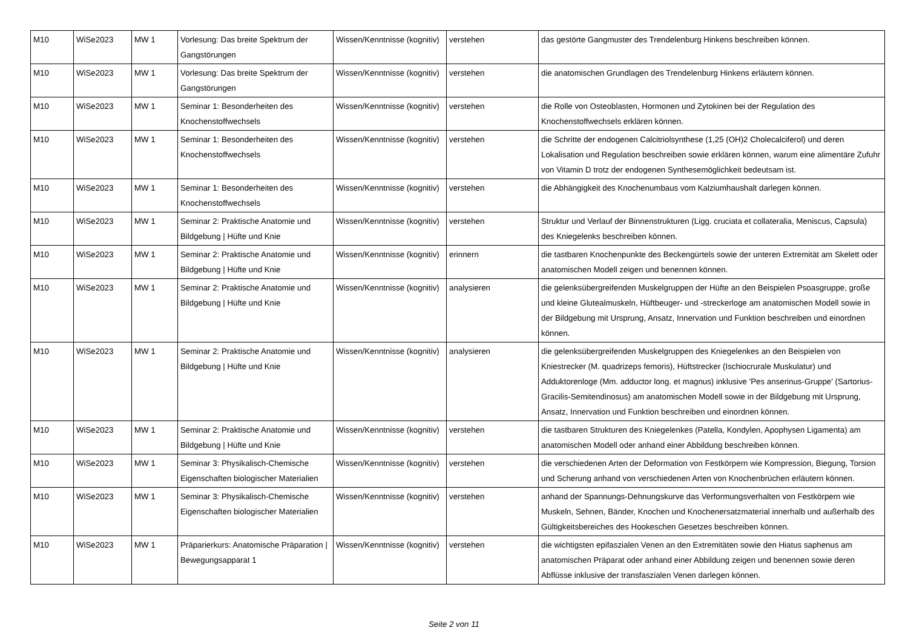| M10 | WiSe2023 | MW 1 | Vorlesung: Das breite Spektrum der Gangstörungen | Wissen/Kenntnisse (kognitiv) | verstehen | das gestörte Gangmuster des Trendelenburg Hinkens beschreiben können. |
| M10 | WiSe2023 | MW 1 | Vorlesung: Das breite Spektrum der Gangstörungen | Wissen/Kenntnisse (kognitiv) | verstehen | die anatomischen Grundlagen des Trendelenburg Hinkens erläutern können. |
| M10 | WiSe2023 | MW 1 | Seminar 1: Besonderheiten des Knochenstoffwechsels | Wissen/Kenntnisse (kognitiv) | verstehen | die Rolle von Osteoblasten, Hormonen und Zytokinen bei der Regulation des Knochenstoffwechsels erklären können. |
| M10 | WiSe2023 | MW 1 | Seminar 1: Besonderheiten des Knochenstoffwechsels | Wissen/Kenntnisse (kognitiv) | verstehen | die Schritte der endogenen Calcitriolsynthese (1,25 (OH)2 Cholecalciferol) und deren Lokalisation und Regulation beschreiben sowie erklären können, warum eine alimentäre Zufuhr von Vitamin D trotz der endogenen Synthesemöglichkeit bedeutsam ist. |
| M10 | WiSe2023 | MW 1 | Seminar 1: Besonderheiten des Knochenstoffwechsels | Wissen/Kenntnisse (kognitiv) | verstehen | die Abhängigkeit des Knochenumbaus vom Kalziumhaushalt darlegen können. |
| M10 | WiSe2023 | MW 1 | Seminar 2: Praktische Anatomie und Bildgebung / Hüfte und Knie | Wissen/Kenntnisse (kognitiv) | verstehen | Struktur und Verlauf der Binnenstrukturen (Ligg. cruciata et collateralia, Meniscus, Capsula) des Kniegelenks beschreiben können. |
| M10 | WiSe2023 | MW 1 | Seminar 2: Praktische Anatomie und Bildgebung / Hüfte und Knie | Wissen/Kenntnisse (kognitiv) | erinnern | die tastbaren Knochenpunkte des Beckengürtels sowie der unteren Extremität am Skelett oder anatomischen Modell zeigen und benennen können. |
| M10 | WiSe2023 | MW 1 | Seminar 2: Praktische Anatomie und Bildgebung / Hüfte und Knie | Wissen/Kenntnisse (kognitiv) | analysieren | die gelenksübergreifenden Muskelgruppen der Hüfte an den Beispielen Psoasgruppe, große und kleine Glutealmuskeln, Hüftbeuger- und -streckerloge am anatomischen Modell sowie in der Bildgebung mit Ursprung, Ansatz, Innervation und Funktion beschreiben und einordnen können. |
| M10 | WiSe2023 | MW 1 | Seminar 2: Praktische Anatomie und Bildgebung / Hüfte und Knie | Wissen/Kenntnisse (kognitiv) | analysieren | die gelenksübergreifenden Muskelgruppen des Kniegelenkes an den Beispielen von Kniestrecker (M. quadrizeps femoris), Hüftstrecker (Ischiocrurale Muskulatur) und Adduktorenloge (Mm. adductor long. et magnus) inklusive 'Pes anserinus-Gruppe' (Sartorius-Gracilis-Semitendinosus) am anatomischen Modell sowie in der Bildgebung mit Ursprung, Ansatz, Innervation und Funktion beschreiben und einordnen können. |
| M10 | WiSe2023 | MW 1 | Seminar 2: Praktische Anatomie und Bildgebung / Hüfte und Knie | Wissen/Kenntnisse (kognitiv) | verstehen | die tastbaren Strukturen des Kniegelenkes (Patella, Kondylen, Apophysen Ligamenta) am anatomischen Modell oder anhand einer Abbildung beschreiben können. |
| M10 | WiSe2023 | MW 1 | Seminar 3: Physikalisch-Chemische Eigenschaften biologischer Materialien | Wissen/Kenntnisse (kognitiv) | verstehen | die verschiedenen Arten der Deformation von Festkörpern wie Kompression, Biegung, Torsion und Scherung anhand von verschiedenen Arten von Knochenbrüchen erläutern können. |
| M10 | WiSe2023 | MW 1 | Seminar 3: Physikalisch-Chemische Eigenschaften biologischer Materialien | Wissen/Kenntnisse (kognitiv) | verstehen | anhand der Spannungs-Dehnungskurve das Verformungsverhalten von Festkörpern wie Muskeln, Sehnen, Bänder, Knochen und Knochenersatzmaterial innerhalb und außerhalb des Gültigkeitsbereiches des Hookeschen Gesetzes beschreiben können. |
| M10 | WiSe2023 | MW 1 | Präparierkurs: Anatomische Präparation / Bewegungsapparat 1 | Wissen/Kenntnisse (kognitiv) | verstehen | die wichtigsten epifaszialen Venen an den Extremitäten sowie den Hiatus saphenus am anatomischen Präparat oder anhand einer Abbildung zeigen und benennen sowie deren Abflüsse inklusive der transfaszialen Venen darlegen können. |
Seite 2 von 11